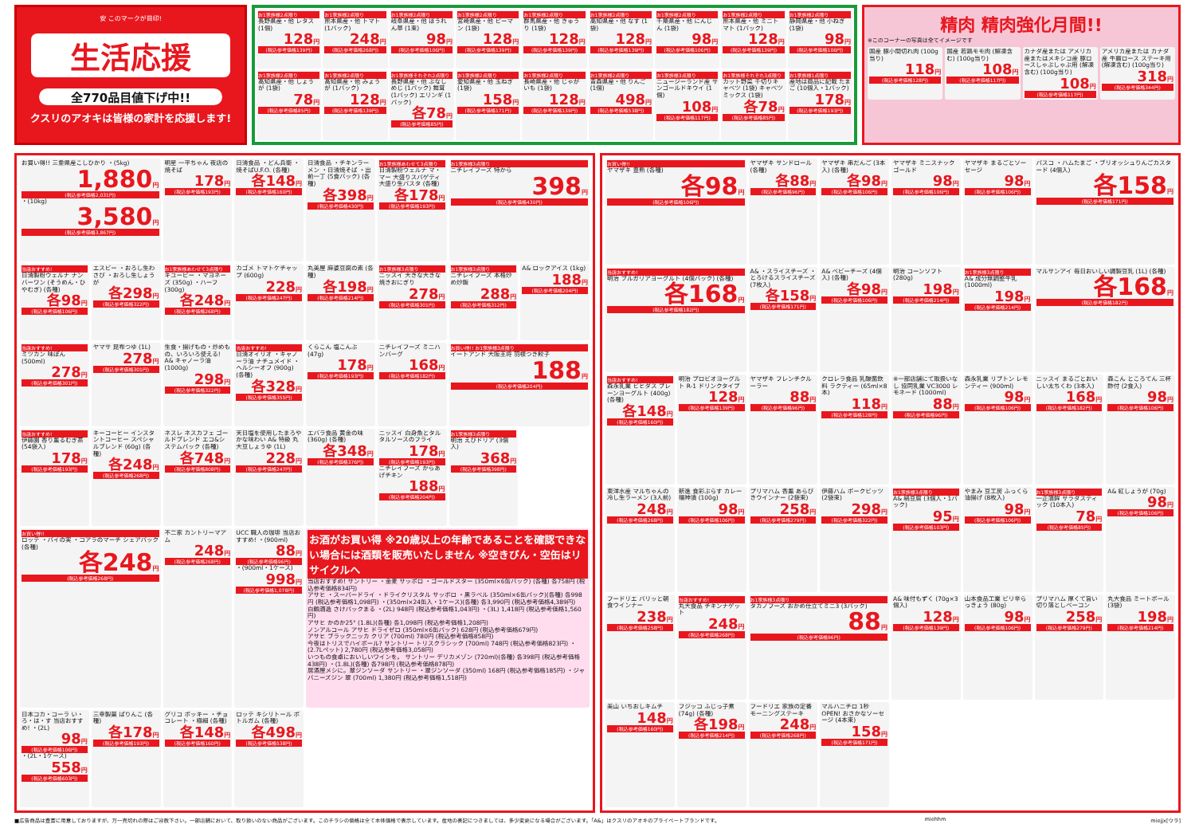安 このマークが目印!
生活応援
全770品目値下げ中!!
クスリのアオキは皆様の家計を応援します!
お1家族様2点限り
長野県産・他 レタス (1個)
128円
(税込参考価格139円)
お1家族様2点限り
熊本県産・他 トマト (1パック)
248円
(税込参考価格268円)
お1家族様2点限り
岐阜県産・他 ほうれん草 (1束)
98円
(税込参考価格106円)
お1家族様2点限り
宮崎県産・他 ピーマン (1袋)
128円
(税込参考価格139円)
お1家族様2点限り
群馬県産・他 きゅうり (1袋)
128円
(税込参考価格139円)
お1家族様2点限り
高知県産・他 なす (1袋)
128円
(税込参考価格139円)
お1家族様2点限り
千葉県産・他 にんじん (1袋)
98円
(税込参考価格106円)
お1家族様2点限り
熊本県産・他 ミニトマト (1パック)
128円
(税込参考価格139円)
お1家族様2点限り
静岡県産・他 小ねぎ (1袋)
98円
(税込参考価格106円)
お1家族様2点限り
高知県産・他 しょうが (1袋)
78円
(税込参考価格85円)
お1家族様2点限り
高知県産・他 みょうが (1パック)
128円
(税込参考価格139円)
お1家族様それぞれ2点限り
長野県産・他 ぶなしめじ (1パック) 舞茸 (1パック) エリンギ (1パック)
各78円
(税込参考価格85円)
お1家族様2点限り
愛知県産・他 玉ねぎ (1袋)
158円
(税込参考価格171円)
お1家族様2点限り
長崎県産・他 じゃがいも (1袋)
128円
(税込参考価格139円)
お1家族様2点限り
青森県産・他 りんご (1個)
498円
(税込参考価格538円)
お1家族様3点限り
ニュージーランド産 サンゴールドキウイ (1個)
108円
(税込参考価格117円)
お1家族様それぞれ3点限り
カット野菜 千切りキャベツ (1袋) キャベツミックス (1袋)
各78円
(税込参考価格85円)
お1家族様1点限り
産地は商品に記載 たまご (10個入・1パック)
178円
(税込参考価格193円)
精肉 精肉強化月間!!
※このコーナーの写真は全てイメージです
国産 豚小間切れ肉 (100g当り)
118円
(税込参考価格128円)
国産 若鶏モモ肉 (解凍含む) (100g当り)
108円
(税込参考価格117円)
カナダ産または アメリカ産またはメキシコ産 豚ロースしゃぶしゃぶ用 (解凍含む) (100g当り)
108円
(税込参考価格117円)
アメリカ産または カナダ産 牛肩ロース ステーキ用 (解凍含む) (100g当り)
318円
(税込参考価格344円)
お買い得!! 三重県産こしひかり ・(5kg)
1,880円
(税込参考価格2,031円)
・(10kg)
3,580円
(税込参考価格3,867円)
明星 一平ちゃん 夜店の焼そば
178円
(税込参考価格193円)
日清食品 ・どん兵衛 ・焼そばU.F.O. (各種)
各148円
(税込参考価格160円)
日清食品 ・チキンラーメン ・日清焼そば ・出前一丁 (5食パック) (各種)
各398円
(税込参考価格430円)
お1家族様あわせて3点限り
日清製粉ウェルナ マ・マー 大盛りスパゲティ 大盛り生パスタ (各種)
各178円
(税込参考価格193円)
お1家族様3点限り
ニチレイフーズ 特から
398円
(税込参考価格430円)
当店おすすめ!
日清製粉ウェルナ ナンバーワン (そうめん・ひやむぎ) (各種)
各98円
(税込参考価格106円)
エスビー ・おろし生わさび ・おろし生しょうが
各298円
(税込参考価格322円)
お1家族様あわせて3点限り
キユーピー ・マヨネーズ (350g) ・ハーフ (300g)
各248円
(税込参考価格268円)
カゴメ トマトケチャップ (600g)
228円
(税込参考価格247円)
丸美屋 麻婆豆腐の素 (各種)
各198円
(税込参考価格214円)
お1家族様3点限り
ニッスイ 大きな大きな焼きおにぎり
278円
(税込参考価格301円)
お1家族様3点限り
ニチレイフーズ 本格炒め炒飯
288円
(税込参考価格312円)
A& ロックアイス (1kg)
188円
(税込参考価格204円)
当店おすすめ!
ミツカン 味ぽん (500ml)
278円
(税込参考価格301円)
ヤマサ 昆布つゆ (1L)
278円
(税込参考価格301円)
生食・揚げもの・炒めもの、いろいろ使える! A& キャノーラ油 (1000g)
298円
(税込参考価格322円)
当店おすすめ!
日清オイリオ ・キャノーラ油 ナチュメイド ・ヘルシーオフ (900g) (各種)
各328円
(税込参考価格355円)
くらこん 塩こんぶ (47g)
178円
(税込参考価格193円)
ニチレイフーズ ミニハンバーグ
168円
(税込参考価格182円)
お買い得!! お1家族様3点限り
イートアンド 大阪王将 羽根つき餃子
188円
(税込参考価格204円)
当店おすすめ!
伊藤園 香り薫るむぎ茶 (54袋入)
178円
(税込参考価格193円)
キーコーヒー インスタントコーヒー スペシャルブレンド (60g) (各種)
各248円
(税込参考価格268円)
ネスレ ネスカフェ ゴールドブレンド エコ&システムパック (各種)
各748円
(税込参考価格808円)
天日塩を使用したまろやかな味わい A& 特級 丸大豆しょうゆ (1L)
228円
(税込参考価格247円)
エバラ食品 黄金の味 (360g) (各種)
各348円
(税込参考価格376円)
ニッスイ 白身魚とタルタルソースのフライ
178円
(税込参考価格193円)
ニチレイフーズ からあげチキン
188円
(税込参考価格204円)
お1家族様3点限り
明治 えびドリア (3個入)
368円
(税込参考価格398円)
お買い得!!
ロッテ ・パイの実 ・コアラのマーチ シェアパック (各種)
各248円
(税込参考価格268円)
不二家 カントリーマアム
248円
(税込参考価格268円)
UCC 職人の珈琲 当店おすすめ! ・(900ml)
88円
(税込参考価格96円)
・(900ml・1ケース)
998円
(税込参考価格1,078円)
お酒がお買い得 ※20歳以上の年齢であることを確認できない場合には酒類を販売いたしません ※空きびん・空缶はリサイクルへ
当店おすすめ! サントリー ・金麦 サッポロ ・ゴールドスター (350ml×6缶パック) (各種) 各758円 (税込参考価格834円)
アサヒ ・スーパードライ ・ドライクリスタル サッポロ ・黒ラベル (350ml×6缶パック)(各種) 各998円 (税込参考価格1,098円) ・(350ml×24缶入・1ケース)(各種) 各3,990円 (税込参考価格4,389円)
白鶴酒造 さけパックまる ・(2L) 948円 (税込参考価格1,043円) ・(3L) 1,418円 (税込参考価格1,560円)
アサヒ かのか25° (1.8L)(各種) 各1,098円 (税込参考価格1,208円)
ノンアルコール アサヒ ドライゼロ (350ml×6缶パック) 628円 (税込参考価格679円)
アサヒ ブラックニッカ クリア (700ml) 780円 (税込参考価格858円)
今夜はトリスでハイボール? サントリー トリスクラシック (700ml) 748円 (税込参考価格823円) ・(2.7Lペット) 2,780円 (税込参考価格3,058円)
いつもの食卓においしいワインを。 サントリー デリカメゾン (720ml)(各種) 各398円 (税込参考価格438円) ・(1.8L)(各種) 各798円 (税込参考価格878円)
居酒屋メシに。翠ジンソーダ サントリー ・翠ジンソーダ (350ml) 168円 (税込参考価格185円) ・ジャパニーズジン 翠 (700ml) 1,380円 (税込参考価格1,518円)
日本コカ・コーラ い・ろ・は・す 当店おすすめ! ・(2L)
98円
(税込参考価格106円)
・(2L・1ケース)
558円
(税込参考価格603円)
三幸製菓 ぱりんこ (各種)
各178円
(税込参考価格193円)
グリコ ポッキー ・チョコレート ・極細 (各種)
各148円
(税込参考価格160円)
ロッテ キシリトール ボトルガム (各種)
各498円
(税込参考価格538円)
お買い得!!
ヤマザキ 豊熟 (各種)
各98円
(税込参考価格106円)
ヤマザキ サンドロール (各種)
各88円
(税込参考価格96円)
ヤマザキ 串だんご (3本入) (各種)
各98円
(税込参考価格106円)
ヤマザキ ミニスナックゴールド
98円
(税込参考価格106円)
ヤマザキ まるごとソーセージ
98円
(税込参考価格106円)
パスコ ・ハムたまご ・ブリオッシュりんごカスタード (4個入)
各158円
(税込参考価格171円)
当店おすすめ!
明治 ブルガリアヨーグルト (4個パック) (各種)
各168円
(税込参考価格182円)
A& ・スライスチーズ ・とろけるスライスチーズ (7枚入)
各158円
(税込参考価格171円)
A& ベビーチーズ (4個入) (各種)
各98円
(税込参考価格106円)
明治 コーンソフト (280g)
198円
(税込参考価格214円)
お1家族様3点限り
A& 成分無調整牛乳 (1000ml)
198円
(税込参考価格214円)
マルサンアイ 毎日おいしい調製豆乳 (1L) (各種)
各168円
(税込参考価格182円)
当店おすすめ!
森永乳業 ビヒダス プレーンヨーグルト (400g) (各種)
各148円
(税込参考価格160円)
明治 プロビオヨーグルト R-1 ドリンクタイプ
128円
(税込参考価格139円)
ヤマザキ フレンチクルーラー
88円
(税込参考価格96円)
クロレラ食品 乳酸菌飲料 ラクティー (65ml×8本)
118円
(税込参考価格128円)
※一部店舗にて取扱いなし 協同乳業 VC3000 レモネード (1000ml)
88円
(税込参考価格96円)
森永乳業 リプトン レモンティー (900ml)
98円
(税込参考価格106円)
ニッスイ まるごとおいしい太ちくわ (3本入)
168円
(税込参考価格182円)
森こん ところてん 三杯酢付 (2食入)
98円
(税込参考価格106円)
東洋水産 マルちゃんの冷し生ラーメン (3人前)
248円
(税込参考価格268円)
新進 食彩ぷらす カレー福神漬 (100g)
98円
(税込参考価格106円)
プリマハム 香薫 あらびきウインナー (2袋束)
258円
(税込参考価格279円)
伊藤ハム ポークビッツ (2袋束)
298円
(税込参考価格322円)
お1家族様3点限り
A& 絹豆腐 (3個入・1パック)
95円
(税込参考価格103円)
やまみ 豆工房 ふっくら油揚げ (8枚入)
98円
(税込参考価格106円)
お1家族様3点限り
一正蒲鉾 サラダスティック (10本入)
78円
(税込参考価格85円)
A& 紅しょうが (70g)
98円
(税込参考価格106円)
フードリエ パリッと朝食ウインナー
238円
(税込参考価格258円)
当店おすすめ!
丸大食品 チキンナゲット
248円
(税込参考価格268円)
お1家族様3点限り
タカノフーズ おかめ仕立てミニ3 (3パック)
88円
(税込参考価格96円)
A& 味付もずく (70g×3個入)
128円
(税込参考価格139円)
山本食品工業 ピリ辛らっきょう (80g)
98円
(税込参考価格106円)
プリマハム 厚くて旨い切り落としベーコン
258円
(税込参考価格279円)
丸大食品 ミートボール (3袋)
198円
(税込参考価格214円)
美山 いちおしキムチ
148円
(税込参考価格160円)
フジッコ ふじっ子煮 (74g) (各種)
各198円
(税込参考価格214円)
フードリエ 家族の定番 モーニングステーキ
248円
(税込参考価格268円)
マルハニチロ 1秒OPEN! おさかなソーセージ (4本束)
158円
(税込参考価格171円)
■広告商品は豊富に用意しておりますが、万一売切れの際はご容赦下さい。一部店舗において、取り扱いのない商品がございます。このチラシの価格は全て本体価格で表示しています。産地の表記につきましては、多少変更になる場合がございます。「A&」はクスリのアオキのプライベートブランドです。 miehhm miejjx[ウラ]